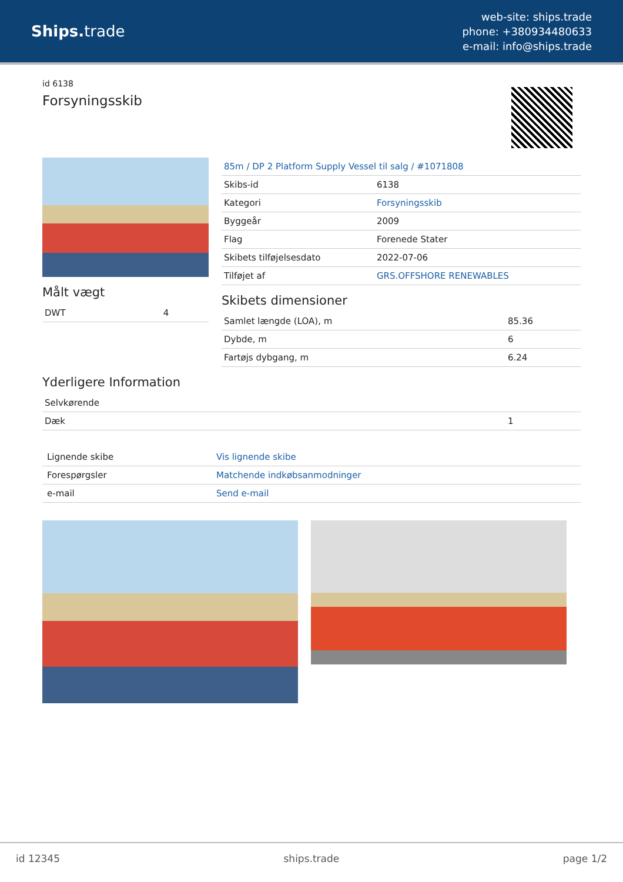Ships. trade
web-site: ships.trade
phone: +380934480633
e-mail: info@ships.trade
id 6138
Forsyningsskib
Målt vægt
| DWT | 4 |
| 85m / DP 2 Platform Supply Vessel til salg / #1071808 | |
| Skibs-id | 6138 |
| Kategori | Forsyningsskib |
| Byggeår | 2009 |
| Flag | Forenede Stater |
| Skibets tilføjelsesdato | 2022-07-06 |
| Tilføjet af | GRS.OFFSHORE RENEWABLES |
Skibets dimensioner
| Samlet længde (LOA), m | 85.36 |
| Dybde, m | 6 |
| Fartøjs dybgang, m | 6.24 |
Yderligere Information
| Selvkørende | |
| Dæk | 1 |
| Lignende skibe | Vis lignende skibe |
| Forespørgsler | Matchende indkøbsanmodninger |
| e-mail | Send e-mail |
id 12345 ships.trade page 1/2